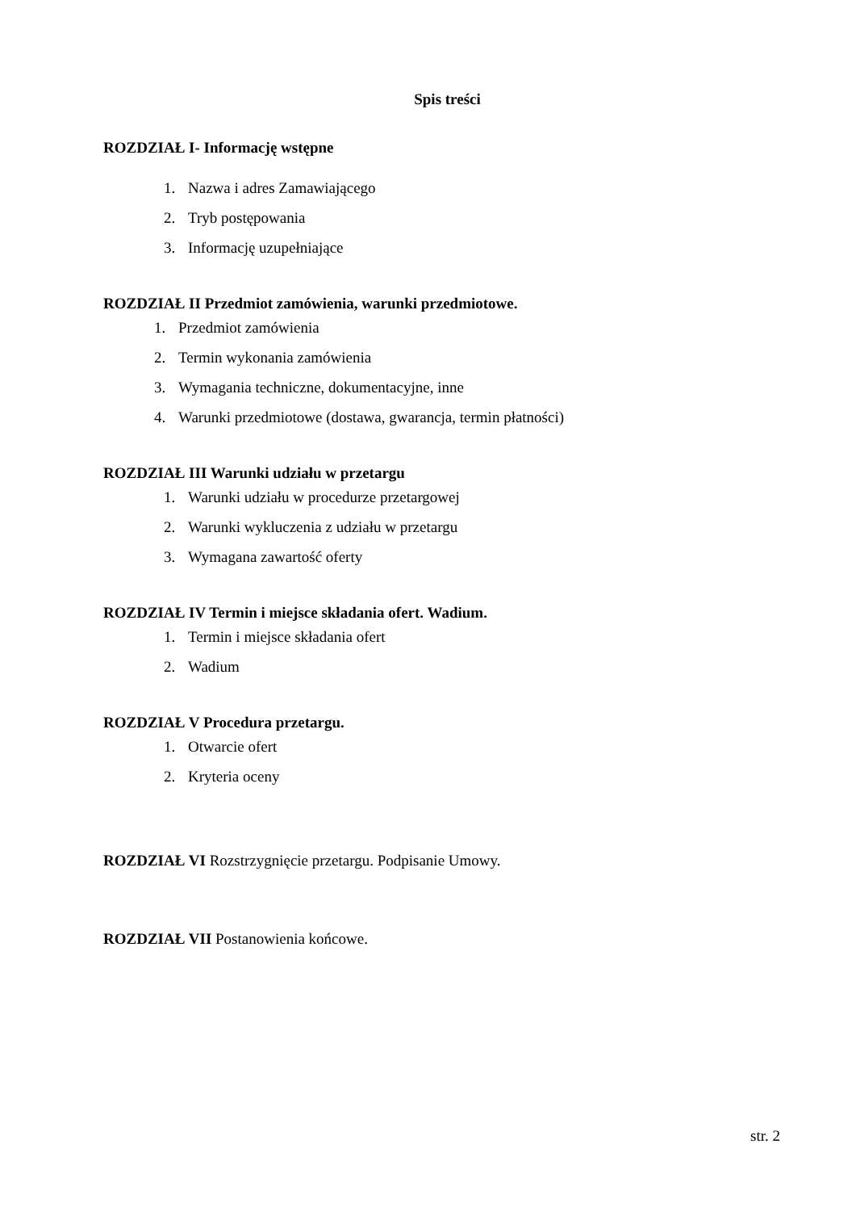Spis treści
ROZDZIAŁ I- Informację wstępne
1. Nazwa i adres Zamawiającego
2. Tryb postępowania
3. Informację uzupełniające
ROZDZIAŁ II Przedmiot zamówienia, warunki przedmiotowe.
1. Przedmiot zamówienia
2. Termin wykonania zamówienia
3. Wymagania techniczne, dokumentacyjne, inne
4. Warunki przedmiotowe (dostawa, gwarancja, termin płatności)
ROZDZIAŁ III Warunki udziału w przetargu
1. Warunki udziału w procedurze przetargowej
2. Warunki wykluczenia z udziału w przetargu
3. Wymagana zawartość oferty
ROZDZIAŁ IV Termin i miejsce składania ofert. Wadium.
1. Termin i miejsce składania ofert
2. Wadium
ROZDZIAŁ V Procedura przetargu.
1. Otwarcie ofert
2. Kryteria oceny
ROZDZIAŁ VI Rozstrzygnięcie przetargu. Podpisanie Umowy.
ROZDZIAŁ VII Postanowienia końcowe.
str. 2